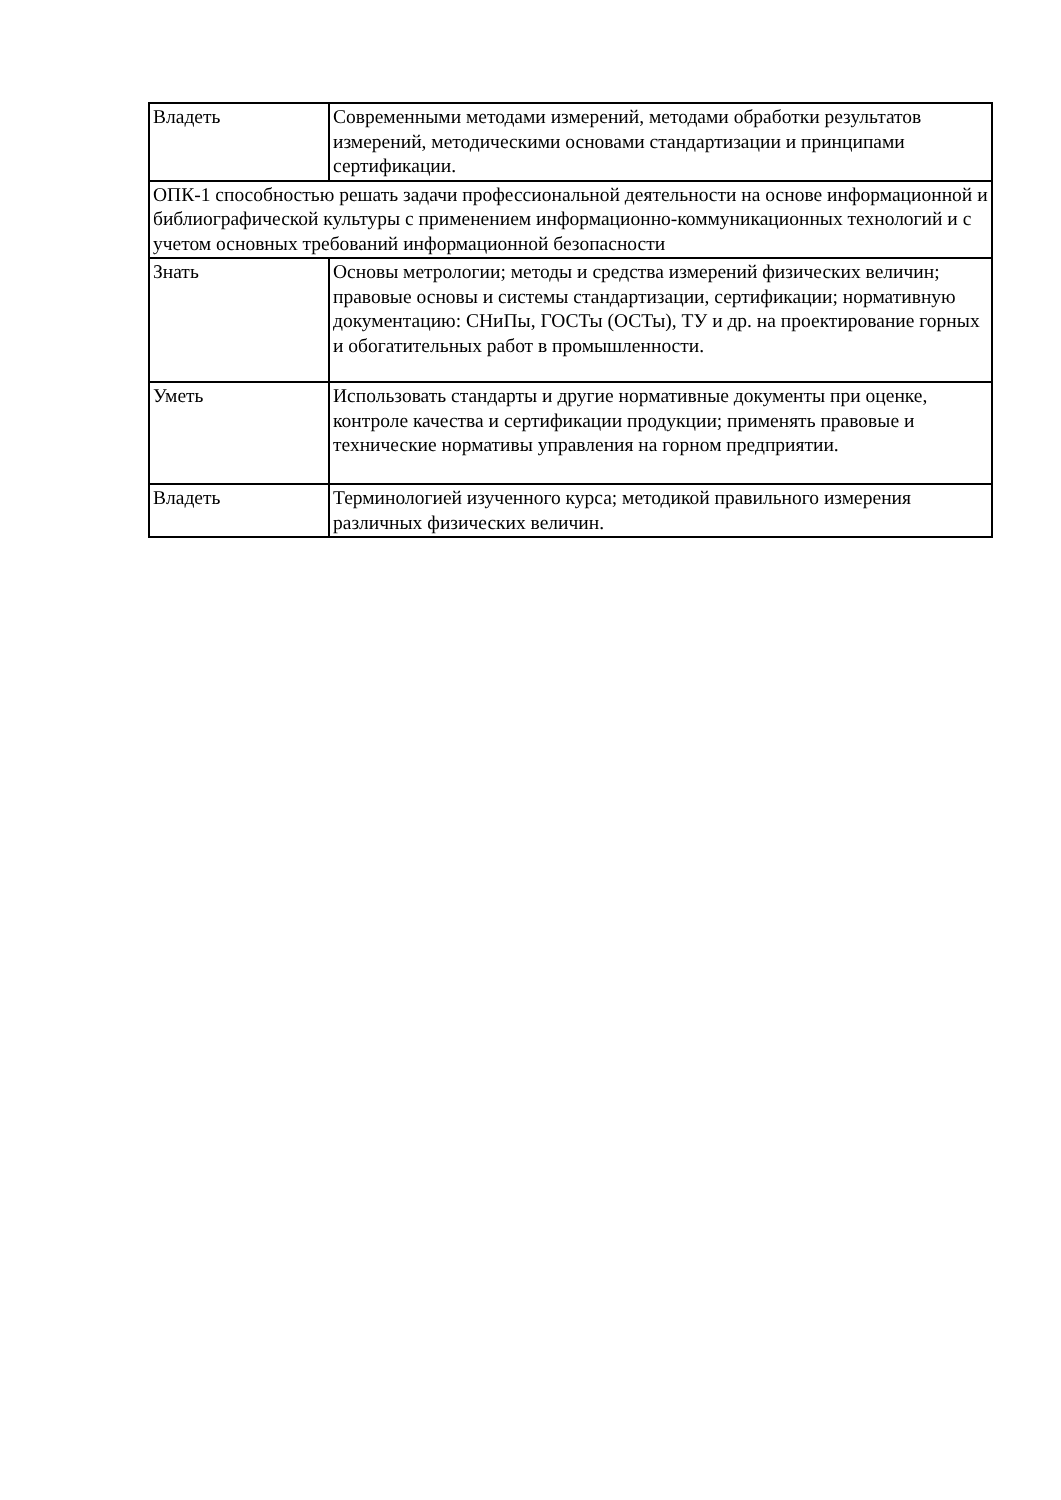| Владеть | Современными методами измерений, методами обработки результатов измерений, методическими основами стандартизации и принципами сертификации. |
| ОПК-1 способностью решать задачи профессиональной деятельности на основе информационной и библиографической культуры с применением информационно-коммуникационных технологий и с учетом основных требований информационной безопасности | |
| Знать | Основы метрологии; методы и средства измерений физических величин; правовые основы и системы стандартизации, сертификации; нормативную документацию: СНиПы, ГОСТы (ОСТы), ТУ и др. на проектирование горных и обогатительных работ в промышленности. |
| Уметь | Использовать стандарты и другие нормативные документы при оценке, контроле качества и сертификации продукции; применять правовые и технические нормативы управления на горном предприятии. |
| Владеть | Терминологией изученного курса; методикой правильного измерения различных физических величин. |